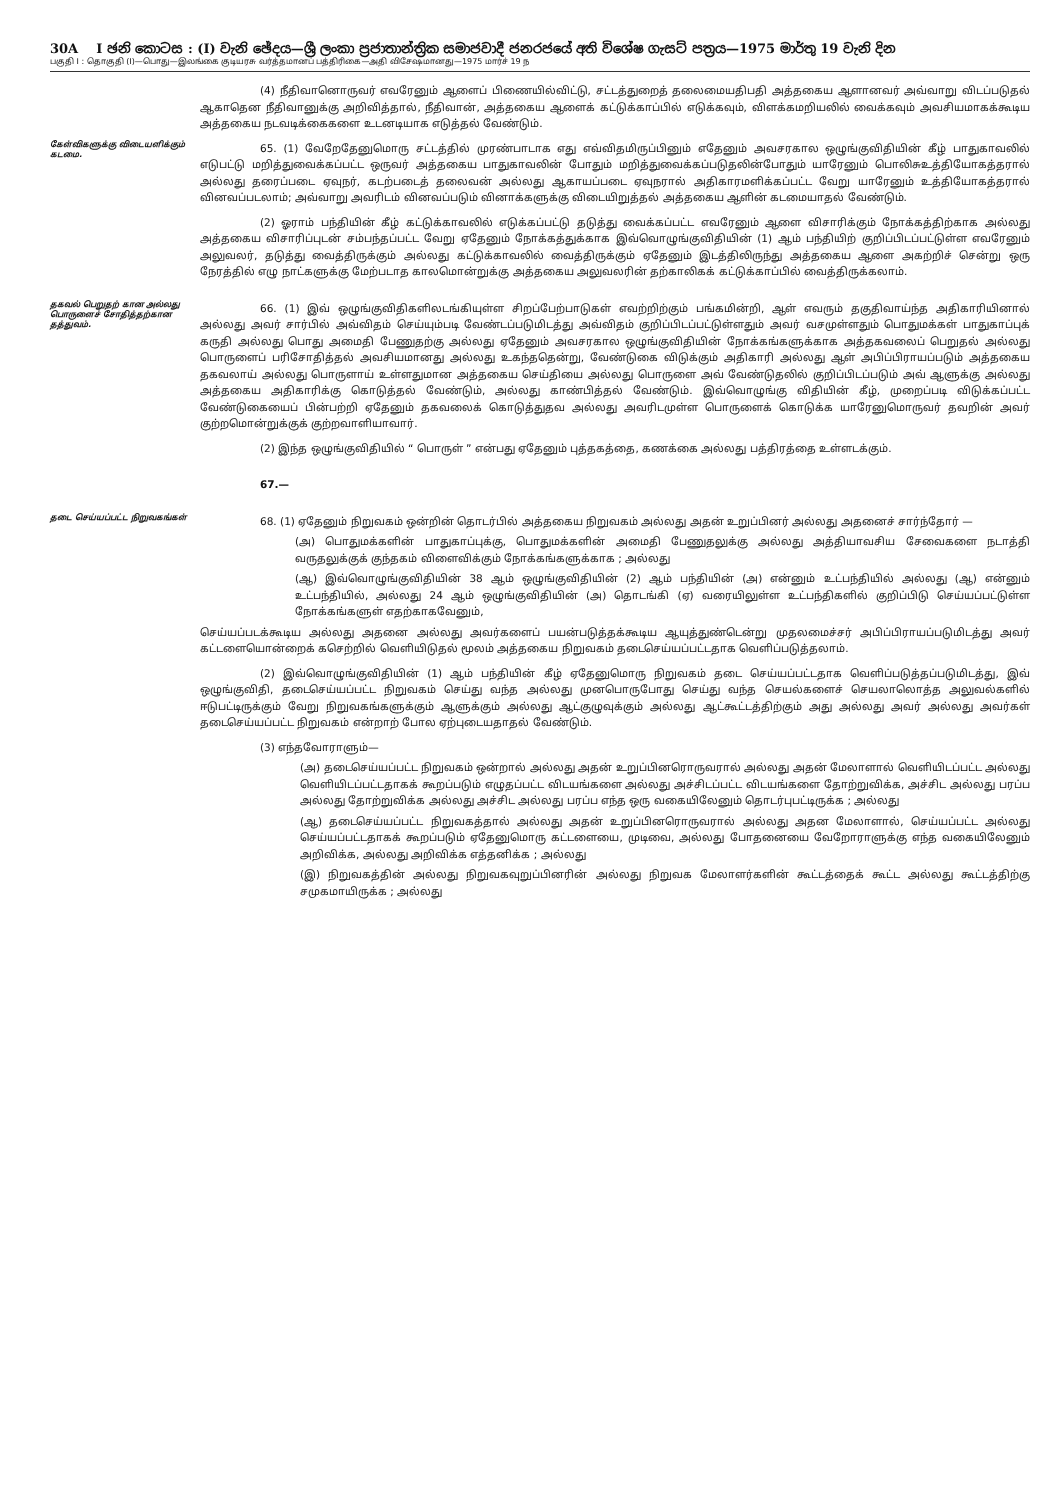30A I ඡනි කොටස : (I) වැනි ඡේදය—ශ්‍රී ලංකා ප්‍රජාතාන්ත්‍රික සමාජවාදී ජනරජයේ අති විශේෂ ගැසට් පත්‍රය—1975 මාර්තු 19 වැනි දින
பகுதி I : தொகுதி (I)—பொது—இலங்கை குடியரசு வர்த்தமானப் பத்திரிகை—அதி விசேஷமானது—1975 மார்ச் 19 ந
(4) நீதிவானொருவர் எவரேனும் ஆளைப் பிணையில்விட்டு, சட்டத்துறைத் தலைமையதிபதி அத்தகைய ஆளானவர் அவ்வாறு விடப்படுதல் ஆகாதென நீதிவானுக்கு அறிவித்தால், நீதிவான், அத்தகைய ஆளைக் கட்டுக்காப்பில் எடுக்கவும், விளக்கமறியலில் வைக்கவும் அவசியமாகக்கூடிய அத்தகைய நடவடிக்கைகளை உடனடியாக எடுத்தல் வேண்டும்.
கேள்விகளுக்கு விடையளிக்கும் கடமை.
65. (1) வேறேதேனுமொரு சட்டத்தில் முரண்பாடாக எது எவ்விதமிருப்பினும் எதேனும் அவசரகால ஒழுங்குவிதியின் கீழ் பாதுகாவலில் எடுபட்டு மறித்துவைக்கப்பட்ட ஒருவர் அத்தகைய பாதுகாவலின் போதும் மறித்துவைக்கப்படுதலின்போதும் யாரேனும் பொலிசுஉத்தியோகத்தரால் அல்லது தரைப்படை ஏவுநர், கடற்படைத் தலைவன் அல்லது ஆகாயப்படை ஏவுநரால் அதிகாரமளிக்கப்பட்ட வேறு யாரேனும் உத்தியோகத்தரால் வினவப்படலாம்; அவ்வாறு அவரிடம் வினவப்படும் வினாக்களுக்கு விடையிறுத்தல் அத்தகைய ஆளின் கடமையாதல் வேண்டும்.
(2) ஓராம் பந்தியின் கீழ் கட்டுக்காவலில் எடுக்கப்பட்டு தடுத்து வைக்கப்பட்ட எவரேனும் ஆளை விசாரிக்கும் நோக்கத்திற்காக அல்லது அத்தகைய விசாரிப்புடன் சம்பந்தப்பட்ட வேறு ஏதேனும் நோக்கத்துக்காக இவ்வொழுங்குவிதியின் (1) ஆம் பந்தியிற் குறிப்பிடப்பட்டுள்ள எவரேனும் அலுவலர், தடுத்து வைத்திருக்கும் அல்லது கட்டுக்காவலில் வைத்திருக்கும் ஏதேனும் இடத்திலிருந்து அத்தகைய ஆளை அகற்றிச் சென்று ஒரு நேரத்தில் எழு நாட்களுக்கு மேற்படாத காலமொன்றுக்கு அத்தகைய அலுவலரின் தற்காலிகக் கட்டுக்காப்பில் வைத்திருக்கலாம்.
தகவல் பெறுதற் கான அல்லது பொருளைச் சோதித்தற்கான தத்துவம்.
66. (1) இவ் ஒழுங்குவிதிகளிலடங்கியுள்ள சிறப்பேற்பாடுகள் எவற்றிற்கும் பங்கமின்றி, ஆள் எவரும் தகுதிவாய்ந்த அதிகாரியினால் அல்லது அவர் சார்பில் அவ்விதம் செய்யும்படி வேண்டப்படுமிடத்து அவ்விதம் குறிப்பிடப்பட்டுள்ளதும் அவர் வசமுள்ளதும் பொதுமக்கள் பாதுகாப்புக் கருதி அல்லது பொது அமைதி பேணுதற்கு அல்லது ஏதேனும் அவசரகால ஒழுங்குவிதியின் நோக்கங்களுக்காக அத்தகவலைப் பெறுதல் அல்லது பொருளைப் பரிசோதித்தல் அவசியமானது அல்லது உகந்ததென்று, வேண்டுகை விடுக்கும் அதிகாரி அல்லது ஆள் அபிப்பிராயப்படும் அத்தகைய தகவலாய் அல்லது பொருளாய் உள்ளதுமான அத்தகைய செய்தியை அல்லது பொருளை அவ் வேண்டுதலில் குறிப்பிடப்படும் அவ் ஆளுக்கு அல்லது அத்தகைய அதிகாரிக்கு கொடுத்தல் வேண்டும், அல்லது காண்பித்தல் வேண்டும். இவ்வொழுங்கு விதியின் கீழ், முறைப்படி விடுக்கப்பட்ட வேண்டுகையைப் பின்பற்றி ஏதேனும் தகவலைக் கொடுத்துதவ அல்லது அவரிடமுள்ள பொருளைக் கொடுக்க யாரேனுமொருவர் தவறின் அவர் குற்றமொன்றுக்குக் குற்றவாளியாவார்.
(2) இந்த ஒழுங்குவிதியில் “ பொருள் ” என்பது ஏதேனும் புத்தகத்தை, கணக்கை அல்லது பத்திரத்தை உள்ளடக்கும்.
67.—
தடை செய்யப்பட்ட நிறுவகங்கள்
68. (1) ஏதேனும் நிறுவகம் ஒன்றின் தொடர்பில் அத்தகைய நிறுவகம் அல்லது அதன் உறுப்பினர் அல்லது அதனைச் சார்ந்தோர் —
(அ) பொதுமக்களின் பாதுகாப்புக்கு, பொதுமக்களின் அமைதி பேணுதலுக்கு அல்லது அத்தியாவசிய சேவைகளை நடாத்தி வருதலுக்குக் குந்தகம் விளைவிக்கும் நோக்கங்களுக்காக ; அல்லது
(ஆ) இவ்வொழுங்குவிதியின் 38 ஆம் ஒழுங்குவிதியின் (2) ஆம் பந்தியின் (அ) என்னும் உட்பந்தியில் அல்லது (ஆ) என்னும் உட்பந்தியில், அல்லது 24 ஆம் ஒழுங்குவிதியின் (அ) தொடங்கி (ஏ) வரையிலுள்ள உட்பந்திகளில் குறிப்பிடு செய்யப்பட்டுள்ள நோக்கங்களுள் எதற்காகவேனும்,
செய்யப்படக்கூடிய அல்லது அதனை அல்லது அவர்களைப் பயன்படுத்தக்கூடிய ஆயுத்துண்டென்று முதலமைச்சர் அபிப்பிராயப்படுமிடத்து அவர் கட்டளையொன்றைக் கசெற்றில் வெளியிடுதல் மூலம் அத்தகைய நிறுவகம் தடைசெய்யப்பட்டதாக வெளிப்படுத்தலாம்.
(2) இவ்வொழுங்குவிதியின் (1) ஆம் பந்தியின் கீழ் ஏதேனுமொரு நிறுவகம் தடை செய்யப்பட்டதாக வெளிப்படுத்தப்படுமிடத்து, இவ் ஒழுங்குவிதி, தடைசெய்யப்பட்ட நிறுவகம் செய்து வந்த அல்லது முனபொருபோது செய்து வந்த செயல்களைச் செயலாலொத்த அலுவல்களில் ஈடுபட்டிருக்கும் வேறு நிறுவகங்களுக்கும் ஆளுக்கும் அல்லது ஆட்குழுவுக்கும் அல்லது ஆட்கூட்டத்திற்கும் அது அல்லது அவர் அல்லது அவர்கள் தடைசெய்யப்பட்ட நிறுவகம் என்றாற் போல ஏற்புடையதாதல் வேண்டும்.
(3) எந்தவோராளும்—
(அ) தடைசெய்யப்பட்ட நிறுவகம் ஒன்றால் அல்லது அதன் உறுப்பினரொருவரால் அல்லது அதன் மேலாளால் வெளியிடப்பட்ட அல்லது வெளியிடப்பட்டதாகக் கூறப்படும் எழுதப்பட்ட விடயங்களை அல்லது அச்சிடப்பட்ட விடயங்களை தோற்றுவிக்க, அச்சிட அல்லது பரப்ப அல்லது தோற்றுவிக்க அல்லது அச்சிட அல்லது பரப்ப எந்த ஒரு வகையிலேனும் தொடர்புபட்டிருக்க ; அல்லது
(ஆ) தடைசெய்யப்பட்ட நிறுவகத்தால் அல்லது அதன் உறுப்பினரொருவரால் அல்லது அதன மேலாளால், செய்யப்பட்ட அல்லது செய்யப்பட்டதாகக் கூறப்படும் ஏதேனுமொரு கட்டளையை, முடிவை, அல்லது போதனையை வேறோராளுக்கு எந்த வகையிலேனும் அறிவிக்க, அல்லது அறிவிக்க எத்தனிக்க ; அல்லது
(இ) நிறுவகத்தின் அல்லது நிறுவகவுறுப்பினரின் அல்லது நிறுவக மேலாளர்களின் கூட்டத்தைக் கூட்ட அல்லது கூட்டத்திற்கு சமுகமாயிருக்க ; அல்லது